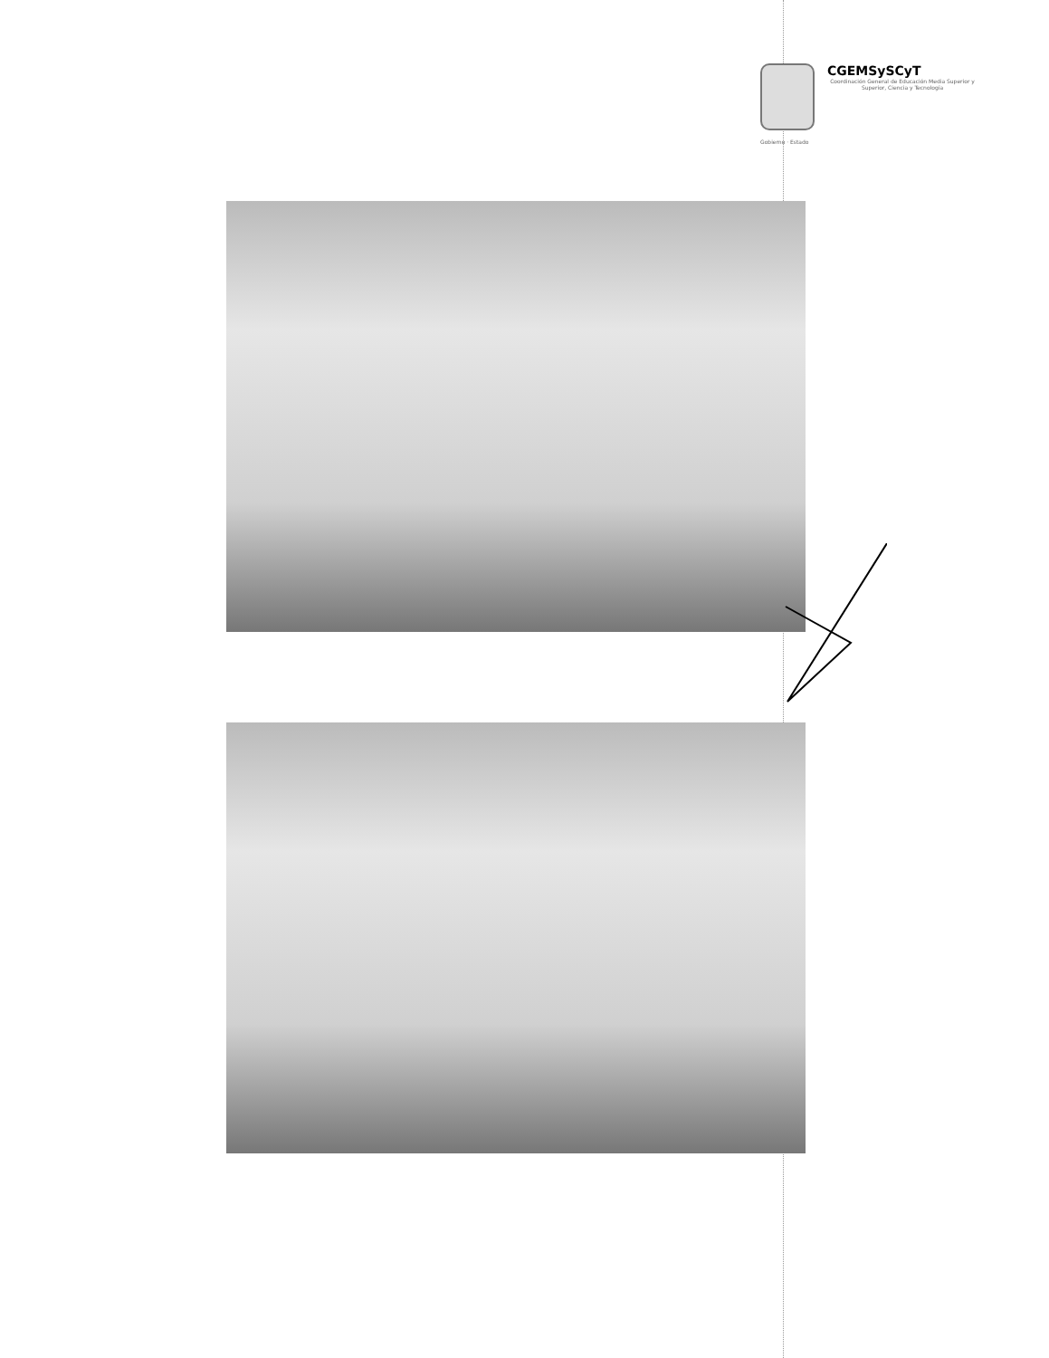Gobierno · Estado
CGEMSySCyT
Coordinación General de Educación Media Superior y Superior, Ciencia y Tecnología